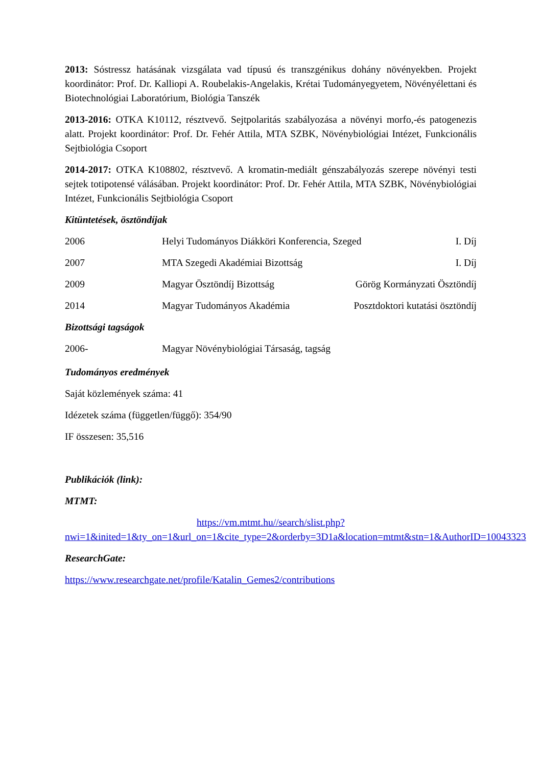2013: Sóstressz hatásának vizsgálata vad típusú és transzgénikus dohány növényekben. Projekt koordinátor: Prof. Dr. Kalliopi A. Roubelakis-Angelakis, Krétai Tudományegyetem, Növényélettani és Biotechnológiai Laboratórium, Biológia Tanszék
2013-2016: OTKA K10112, résztvevő. Sejtpolaritás szabályozása a növényi morfo,-és patogenezis alatt. Projekt koordinátor: Prof. Dr. Fehér Attila, MTA SZBK, Növénybiológiai Intézet, Funkcionális Sejtbiológia Csoport
2014-2017: OTKA K108802, résztvevő. A kromatin-mediált génszabályozás szerepe növényi testi sejtek totipotensé válásában. Projekt koordinátor: Prof. Dr. Fehér Attila, MTA SZBK, Növénybiológiai Intézet, Funkcionális Sejtbiológia Csoport
Kitüntetések, ösztöndíjak
2006 Helyi Tudományos Diákköri Konferencia, Szeged I. Díj
2007 MTA Szegedi Akadémiai Bizottság I. Díj
2009 Magyar Ösztöndíj Bizottság Görög Kormányzati Ösztöndíj
2014 Magyar Tudományos Akadémia Posztdoktori kutatási ösztöndíj
Bizottsági tagságok
2006- Magyar Növénybiológiai Társaság, tagság
Tudományos eredmények
Saját közlemények száma: 41
Idézetek száma (független/függő): 354/90
IF összesen: 35,516
Publikációk (link):
MTMT:
https://vm.mtmt.hu//search/slist.php?nwi=1&inited=1&ty_on=1&url_on=1&cite_type=2&orderby=3D1a&location=mtmt&stn=1&AuthorID=10043323
ResearchGate:
https://www.researchgate.net/profile/Katalin_Gemes2/contributions